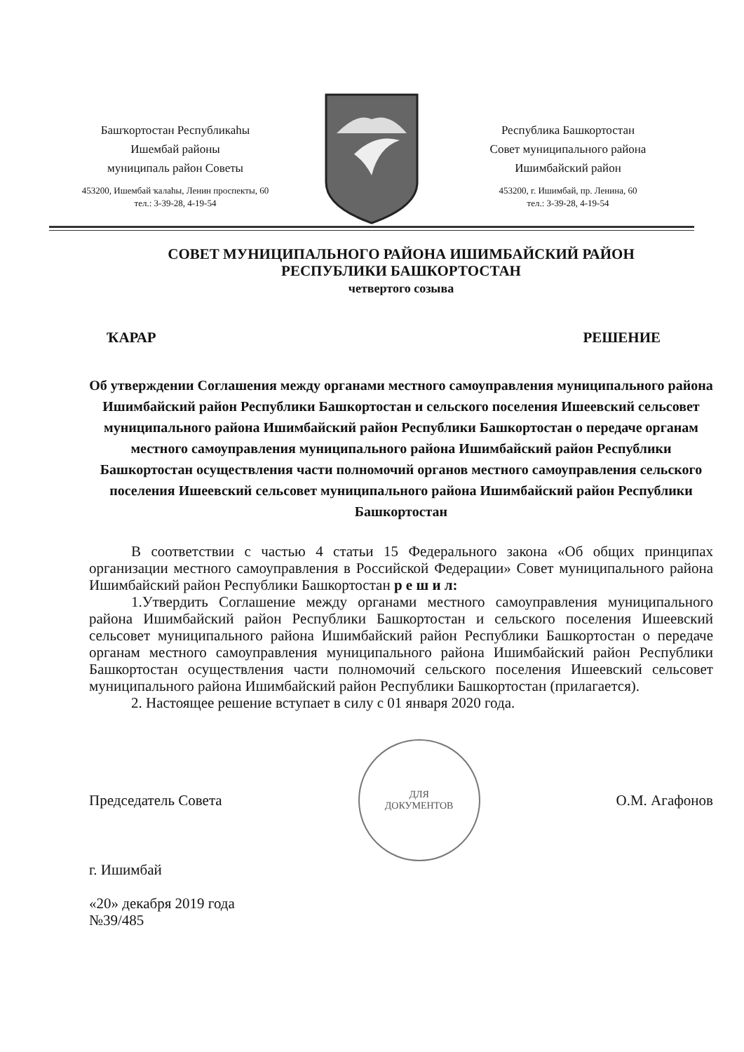Башҡортостан Республикаһы
Ишембай районы
муниципаль район Советы
453200, Ишембай ҡалаһы, Ленин проспекты, 60
тел.: 3-39-28, 4-19-54
Республика Башкортостан
Совет муниципального района
Ишимбайский район
453200, г. Ишимбай, пр. Ленина, 60
тел.: 3-39-28, 4-19-54
СОВЕТ МУНИЦИПАЛЬНОГО РАЙОНА ИШИМБАЙСКИЙ РАЙОН
РЕСПУБЛИКИ БАШКОРТОСТАН
четвертого созыва
ҠАРАР РЕШЕНИЕ
Об утверждении Соглашения между органами местного самоуправления муниципального района Ишимбайский район Республики Башкортостан и сельского поселения Ишеевский сельсовет муниципального района Ишимбайский район Республики Башкортостан о передаче органам местного самоуправления муниципального района Ишимбайский район Республики Башкортостан осуществления части полномочий органов местного самоуправления сельского поселения Ишеевский сельсовет муниципального района Ишимбайский район Республики Башкортостан
В соответствии с частью 4 статьи 15 Федерального закона «Об общих принципах организации местного самоуправления в Российской Федерации» Совет муниципального района Ишимбайский район Республики Башкортостан р е ш и л:
1.Утвердить Соглашение между органами местного самоуправления муниципального района Ишимбайский район Республики Башкортостан и сельского поселения Ишеевский сельсовет муниципального района Ишимбайский район Республики Башкортостан о передаче органам местного самоуправления муниципального района Ишимбайский район Республики Башкортостан осуществления части полномочий сельского поселения Ишеевский сельсовет муниципального района Ишимбайский район Республики Башкортостан (прилагается).
2. Настоящее решение вступает в силу с 01 января 2020 года.
Председатель Совета
ДЛЯ
ДОКУМЕНТОВ
О.М. Агафонов
г. Ишимбай
«20» декабря 2019 года
№39/485